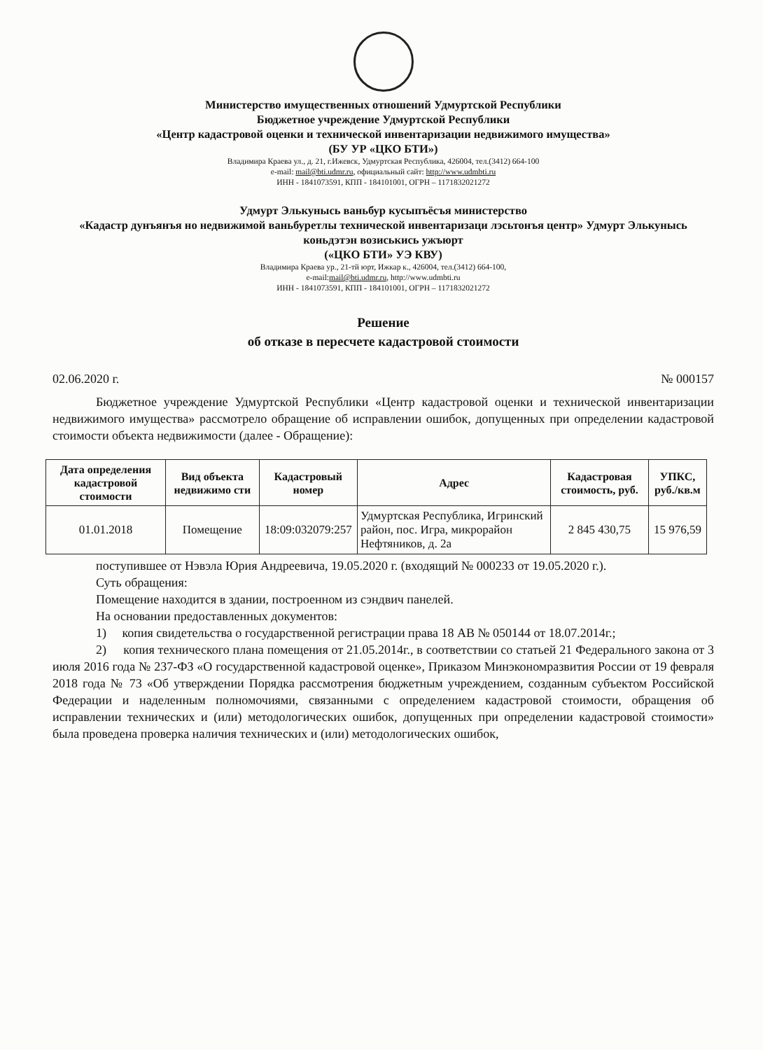Министерство имущественных отношений Удмуртской Республики
Бюджетное учреждение Удмуртской Республики
«Центр кадастровой оценки и технической инвентаризации недвижимого имущества»
(БУ УР «ЦКО БТИ»)
Владимира Краева ул., д. 21, г.Ижевск, Удмуртская Республика, 426004, тел.(3412) 664-100
e-mail: mail@bti.udmr.ru, официальный сайт: http://www.udmbti.ru
ИНН - 1841073591, КПП - 184101001, ОГРН – 1171832021272
Удмурт Элькунысь ваньбур кусыпъёсъя министерство
«Кадастр дунъянъя но недвижимой ваньбуретлы технической инвентаризаци лэсьтонъя центр» Удмурт Элькунысь коньдэтэн возиськись ужъюрт
(«ЦКО БТИ» УЭ КВУ)
Владимира Краева ур., 21-тй юрт, Ижкар к., 426004, тел.(3412) 664-100,
e-mail:mail@bti.udmr.ru, http://www.udmbti.ru
ИНН - 1841073591, КПП - 184101001, ОГРН – 1171832021272
Решение
об отказе в пересчете кадастровой стоимости
02.06.2020 г. № 000157
Бюджетное учреждение Удмуртской Республики «Центр кадастровой оценки и технической инвентаризации недвижимого имущества» рассмотрело обращение об исправлении ошибок, допущенных при определении кадастровой стоимости объекта недвижимости (далее - Обращение):
| Дата определения кадастровой стоимости | Вид объекта недвижимо сти | Кадастровый номер | Адрес | Кадастровая стоимость, руб. | УПКС, руб./кв.м |
| --- | --- | --- | --- | --- | --- |
| 01.01.2018 | Помещение | 18:09:032079:257 | Удмуртская Республика, Игринский район, пос. Игра, микрорайон Нефтяников, д. 2а | 2 845 430,75 | 15 976,59 |
поступившее от Нэвэла Юрия Андреевича, 19.05.2020 г. (входящий № 000233 от 19.05.2020 г.).
Суть обращения:
Помещение находится в здании, построенном из сэндвич панелей.
На основании предоставленных документов:
1) копия свидетельства о государственной регистрации права 18 АВ № 050144 от 18.07.2014г.;
2) копия технического плана помещения от 21.05.2014г., в соответствии со статьей 21 Федерального закона от 3 июля 2016 года № 237-ФЗ «О государственной кадастровой оценке», Приказом Минэкономразвития России от 19 февраля 2018 года № 73 «Об утверждении Порядка рассмотрения бюджетным учреждением, созданным субъектом Российской Федерации и наделенным полномочиями, связанными с определением кадастровой стоимости, обращения об исправлении технических и (или) методологических ошибок, допущенных при определении кадастровой стоимости» была проведена проверка наличия технических и (или) методологических ошибок,